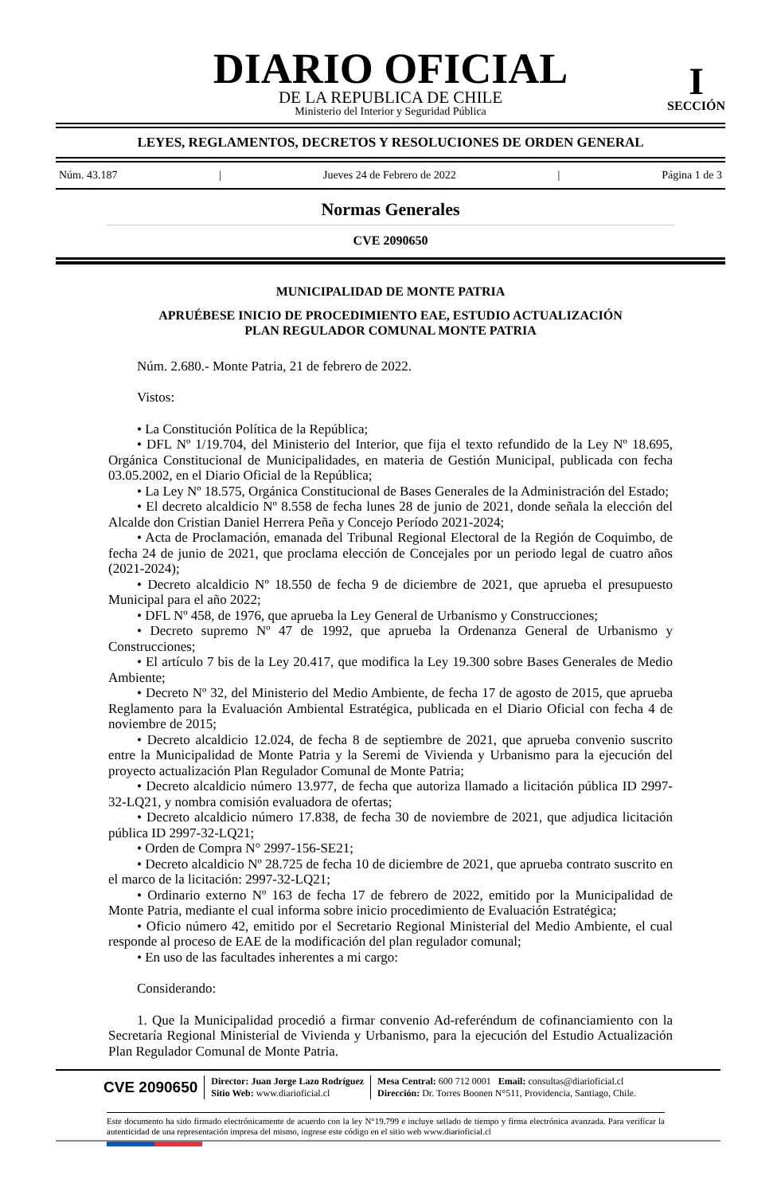DIARIO OFICIAL
DE LA REPUBLICA DE CHILE
Ministerio del Interior y Seguridad Pública
I
SECCIÓN
LEYES, REGLAMENTOS, DECRETOS Y RESOLUCIONES DE ORDEN GENERAL
Núm. 43.187 | Jueves 24 de Febrero de 2022 | Página 1 de 3
Normas Generales
CVE 2090650
MUNICIPALIDAD DE MONTE PATRIA
APRUÉBESE INICIO DE PROCEDIMIENTO EAE, ESTUDIO ACTUALIZACIÓN
PLAN REGULADOR COMUNAL MONTE PATRIA
Núm. 2.680.- Monte Patria, 21 de febrero de 2022.
Vistos:
• La Constitución Política de la República;
• DFL Nº 1/19.704, del Ministerio del Interior, que fija el texto refundido de la Ley Nº 18.695, Orgánica Constitucional de Municipalidades, en materia de Gestión Municipal, publicada con fecha 03.05.2002, en el Diario Oficial de la República;
• La Ley Nº 18.575, Orgánica Constitucional de Bases Generales de la Administración del Estado;
• El decreto alcaldicio Nº 8.558 de fecha lunes 28 de junio de 2021, donde señala la elección del Alcalde don Cristian Daniel Herrera Peña y Concejo Período 2021-2024;
• Acta de Proclamación, emanada del Tribunal Regional Electoral de la Región de Coquimbo, de fecha 24 de junio de 2021, que proclama elección de Concejales por un periodo legal de cuatro años (2021-2024);
• Decreto alcaldicio Nº 18.550 de fecha 9 de diciembre de 2021, que aprueba el presupuesto Municipal para el año 2022;
• DFL Nº 458, de 1976, que aprueba la Ley General de Urbanismo y Construcciones;
• Decreto supremo Nº 47 de 1992, que aprueba la Ordenanza General de Urbanismo y Construcciones;
• El artículo 7 bis de la Ley 20.417, que modifica la Ley 19.300 sobre Bases Generales de Medio Ambiente;
• Decreto Nº 32, del Ministerio del Medio Ambiente, de fecha 17 de agosto de 2015, que aprueba Reglamento para la Evaluación Ambiental Estratégica, publicada en el Diario Oficial con fecha 4 de noviembre de 2015;
• Decreto alcaldicio 12.024, de fecha 8 de septiembre de 2021, que aprueba convenio suscrito entre la Municipalidad de Monte Patria y la Seremi de Vivienda y Urbanismo para la ejecución del proyecto actualización Plan Regulador Comunal de Monte Patria;
• Decreto alcaldicio número 13.977, de fecha que autoriza llamado a licitación pública ID 2997-32-LQ21, y nombra comisión evaluadora de ofertas;
• Decreto alcaldicio número 17.838, de fecha 30 de noviembre de 2021, que adjudica licitación pública ID 2997-32-LQ21;
• Orden de Compra N° 2997-156-SE21;
• Decreto alcaldicio Nº 28.725 de fecha 10 de diciembre de 2021, que aprueba contrato suscrito en el marco de la licitación: 2997-32-LQ21;
• Ordinario externo Nº 163 de fecha 17 de febrero de 2022, emitido por la Municipalidad de Monte Patria, mediante el cual informa sobre inicio procedimiento de Evaluación Estratégica;
• Oficio número 42, emitido por el Secretario Regional Ministerial del Medio Ambiente, el cual responde al proceso de EAE de la modificación del plan regulador comunal;
• En uso de las facultades inherentes a mi cargo:
Considerando:
1. Que la Municipalidad procedió a firmar convenio Ad-referéndum de cofinanciamiento con la Secretaría Regional Ministerial de Vivienda y Urbanismo, para la ejecución del Estudio Actualización Plan Regulador Comunal de Monte Patria.
CVE 2090650
Director: Juan Jorge Lazo Rodríguez
Sitio Web: www.diarioficial.cl
Mesa Central: 600 712 0001 Email: consultas@diarioficial.cl
Dirección: Dr. Torres Boonen N°511, Providencia, Santiago, Chile.
Este documento ha sido firmado electrónicamente de acuerdo con la ley N°19.799 e incluye sellado de tiempo y firma electrónica avanzada. Para verificar la autenticidad de una representación impresa del mismo, ingrese este código en el sitio web www.diarioficial.cl